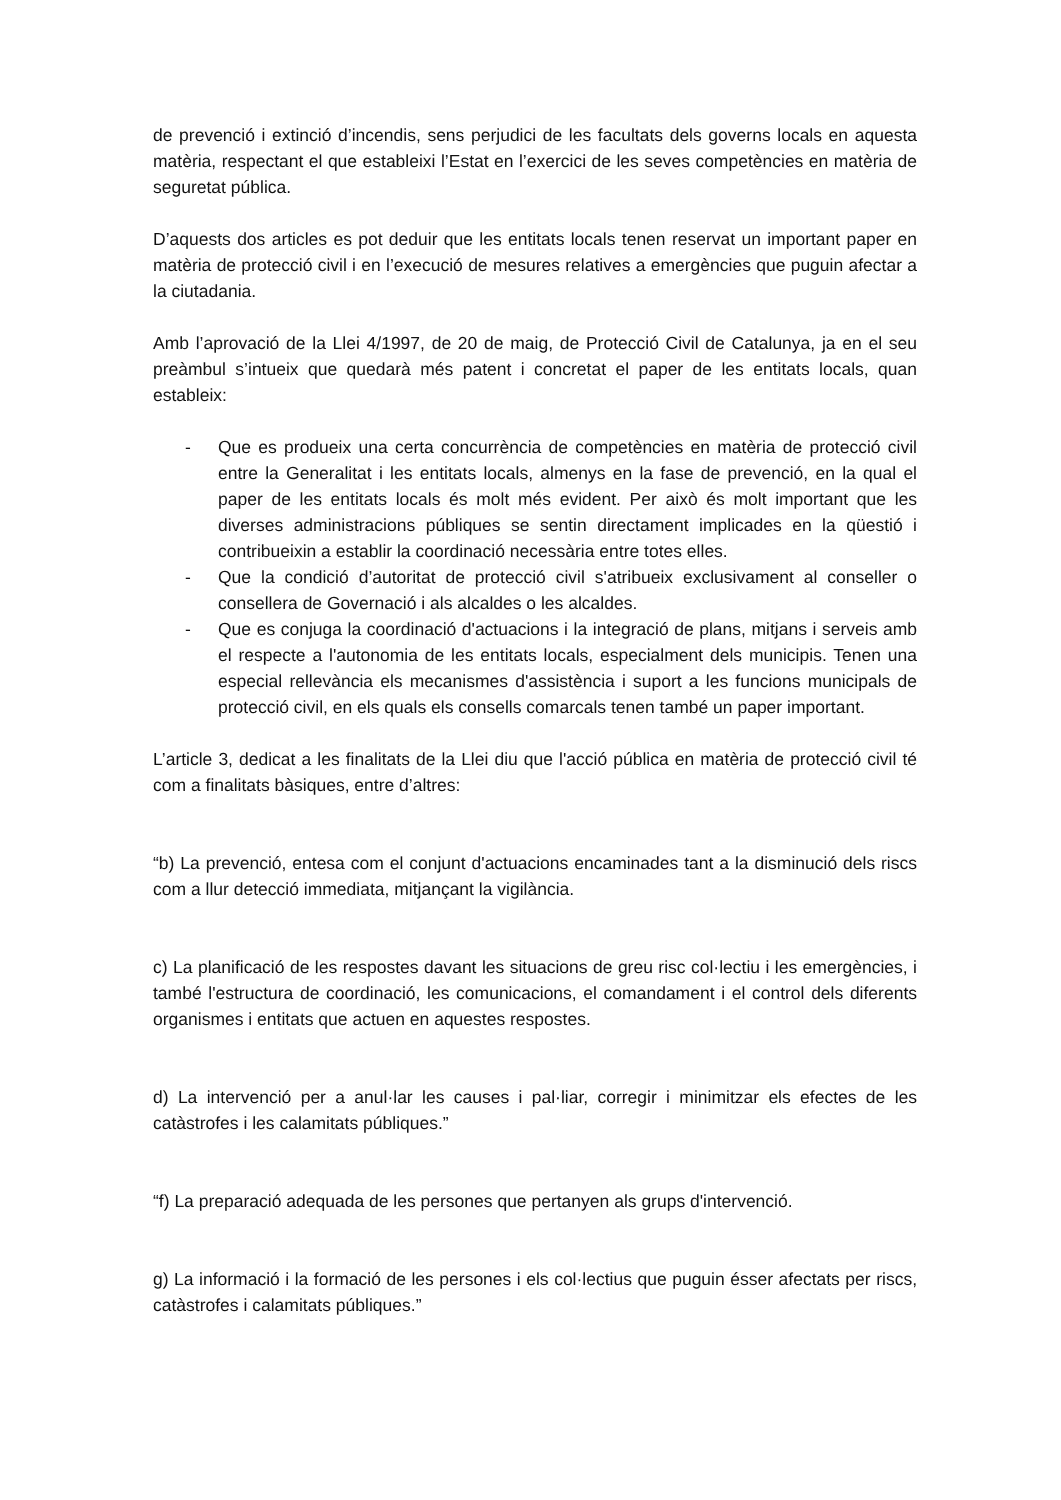de prevenció i extinció d’incendis, sens perjudici de les facultats dels governs locals en aquesta matèria, respectant el que estableixi l’Estat en l’exercici de les seves competències en matèria de seguretat pública.
D’aquests dos articles es pot deduir que les entitats locals tenen reservat un important paper en matèria de protecció civil i en l’execució de mesures relatives a emergències que puguin afectar a la ciutadania.
Amb l’aprovació de la Llei 4/1997, de 20 de maig, de Protecció Civil de Catalunya, ja en el seu preàmbul s’intueix que quedarà més patent i concretat el paper de les entitats locals, quan estableix:
- Que es produeix una certa concurrència de competències en matèria de protecció civil entre la Generalitat i les entitats locals, almenys en la fase de prevenció, en la qual el paper de les entitats locals és molt més evident. Per això és molt important que les diverses administracions públiques se sentin directament implicades en la qüestió i contribueixin a establir la coordinació necessària entre totes elles.
- Que la condició d’autoritat de protecció civil s'atribueix exclusivament al conseller o consellera de Governació i als alcaldes o les alcaldes.
- Que es conjuga la coordinació d'actuacions i la integració de plans, mitjans i serveis amb el respecte a l'autonomia de les entitats locals, especialment dels municipis. Tenen una especial rellevància els mecanismes d'assistència i suport a les funcions municipals de protecció civil, en els quals els consells comarcals tenen també un paper important.
L’article 3, dedicat a les finalitats de la Llei diu que l'acció pública en matèria de protecció civil té com a finalitats bàsiques, entre d’altres:
“b) La prevenció, entesa com el conjunt d'actuacions encaminades tant a la disminució dels riscs com a llur detecció immediata, mitjançant la vigilància.
c) La planificació de les respostes davant les situacions de greu risc col·lectiu i les emergències, i també l'estructura de coordinació, les comunicacions, el comandament i el control dels diferents organismes i entitats que actuen en aquestes respostes.
d) La intervenció per a anul·lar les causes i pal·liar, corregir i minimitzar els efectes de les catàstrofes i les calamitats públiques.”
“f) La preparació adequada de les persones que pertanyen als grups d'intervenció.
g) La informació i la formació de les persones i els col·lectius que puguin ésser afectats per riscs, catàstrofes i calamitats públiques.”